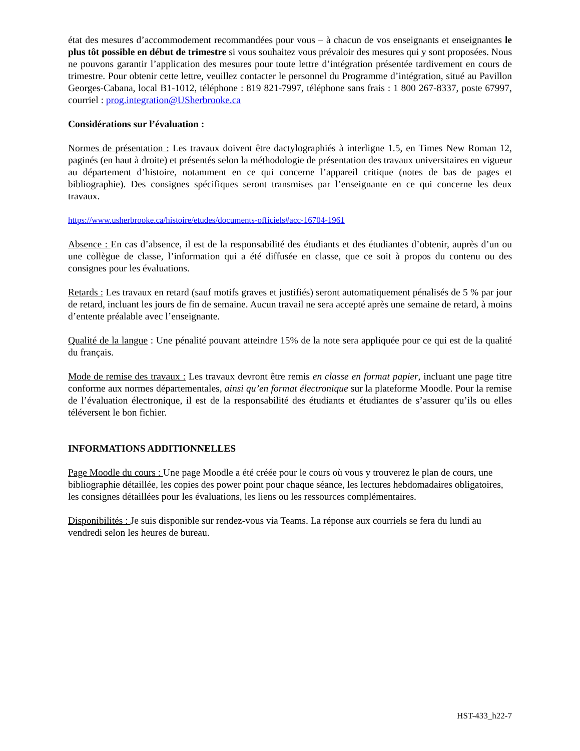état des mesures d’accommodement recommandées pour vous – à chacun de vos enseignants et enseignantes le plus tôt possible en début de trimestre si vous souhaitez vous prévaloir des mesures qui y sont proposées. Nous ne pouvons garantir l’application des mesures pour toute lettre d’intégration présentée tardivement en cours de trimestre. Pour obtenir cette lettre, veuillez contacter le personnel du Programme d’intégration, situé au Pavillon Georges-Cabana, local B1-1012, téléphone : 819 821-7997, téléphone sans frais : 1 800 267-8337, poste 67997, courriel : prog.integration@USherbrooke.ca
Considérations sur l’évaluation :
Normes de présentation : Les travaux doivent être dactylographiés à interligne 1.5, en Times New Roman 12, paginés (en haut à droite) et présentés selon la méthodologie de présentation des travaux universitaires en vigueur au département d’histoire, notamment en ce qui concerne l’appareil critique (notes de bas de pages et bibliographie). Des consignes spécifiques seront transmises par l’enseignante en ce qui concerne les deux travaux.
https://www.usherbrooke.ca/histoire/etudes/documents-officiels#acc-16704-1961
Absence : En cas d’absence, il est de la responsabilité des étudiants et des étudiantes d’obtenir, auprès d’un ou une collègue de classe, l’information qui a été diffusée en classe, que ce soit à propos du contenu ou des consignes pour les évaluations.
Retards : Les travaux en retard (sauf motifs graves et justifiés) seront automatiquement pénalisés de 5 % par jour de retard, incluant les jours de fin de semaine. Aucun travail ne sera accepté après une semaine de retard, à moins d’entente préalable avec l’enseignante.
Qualité de la langue : Une pénalité pouvant atteindre 15% de la note sera appliquée pour ce qui est de la qualité du français.
Mode de remise des travaux : Les travaux devront être remis en classe en format papier, incluant une page titre conforme aux normes départementales, ainsi qu’en format électronique sur la plateforme Moodle. Pour la remise de l’évaluation électronique, il est de la responsabilité des étudiants et étudiantes de s’assurer qu’ils ou elles téléversent le bon fichier.
INFORMATIONS ADDITIONNELLES
Page Moodle du cours : Une page Moodle a été créée pour le cours où vous y trouverez le plan de cours, une bibliographie détaillée, les copies des power point pour chaque séance, les lectures hebdomadaires obligatoires, les consignes détaillées pour les évaluations, les liens ou les ressources complémentaires.
Disponibilités : Je suis disponible sur rendez-vous via Teams. La réponse aux courriels se fera du lundi au vendredi selon les heures de bureau.
HST-433_h22-7